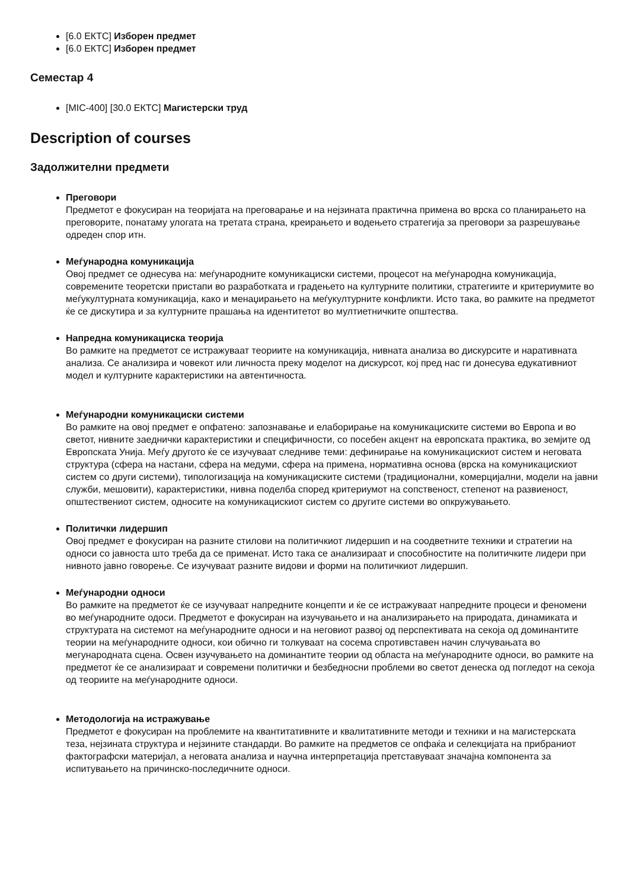[6.0 ЕКТС] Изборен предмет
[6.0 ЕКТС] Изборен предмет
Семестар 4
[MIC-400] [30.0 ЕКТС] Магистерски труд
Description of courses
Задолжителни предмети
Преговори
Предметот е фокусиран на теоријата на преговарање и на нејзината практична примена во врска со планирањето на преговорите, понатаму улогата на третата страна, креирањето и водењето стратегија за преговори за разрешување одреден спор итн.
Меѓународна комуникација
Овој предмет се однесува на: меѓународните комуникациски системи, процесот на меѓународна комуникација, современите теоретски пристапи во разработката и градењето на културните политики, стратегиите и критериумите во меѓукултурната комуникација, како и менаџирањето на меѓукултурните конфликти. Исто така, во рамките на предметот ќе се дискутира и за културните прашања на идентитетот во мултиетничките општества.
Напредна комуникациска теорија
Во рамките на предметот се истражуваат теориите на комуникација, нивната анализа во дискурсите и наративната анализа. Се анализира и човекот или личноста преку моделот на дискурсот, кој пред нас ги донесува едукативниот модел и културните карактеристики на автентичноста.
Меѓународни комуникациски системи
Во рамките на овој предмет е опфатено: запознавање и елаборирање на комуникациските системи во Европа и во светот, нивните заеднички карактеристики и специфичности, со посебен акцент на европската практика, во земјите од Европската Унија. Меѓу другото ќе се изучуваат следниве теми: дефинирање на комуникацискиот систем и неговата структура (сфера на настани, сфера на медуми, сфера на примена, нормативна основа (врска на комуникацискиот систем со други системи), типологизација на комуникациските системи (традиционални, комерцијални, модели на јавни служби, мешовити), карактеристики, нивна поделба според критериумот на сопственост, степенот на развиеност, општествениот систем, односите на комуникацискиот систем со другите системи во опкружувањето.
Политички лидершип
Овој предмет е фокусиран на разните стилови на политичкиот лидершип и на соодветните техники и стратегии на односи со јавноста што треба да се применат. Исто така се анализираат и способностите на политичките лидери при нивното јавно говорење. Се изучуваат разните видови и форми на политичкиот лидершип.
Меѓународни односи
Во рамките на предметот ќе се изучуваат напредните концепти и ќе се истражуваат напредните процеси и феномени во меѓународните одоси. Предметот е фокусиран на изучувањето и на анализирањето на природата, динамиката и структурата на системот на меѓународните односи и на неговиот развој од перспективата на секоја од доминантите теории на меѓународните односи, кои обично ги толкуваат на сосема спротивставен начин случувањата во мегународната сцена. Освен изучувањето на доминантите теории од областа на меѓународните односи, во рамките на предметот ќе се анализираат и современи политички и безбедносни проблеми во светот денеска од погледот на секоја од теориите на меѓународните односи.
Методологија на истражување
Предметот е фокусиран на проблемите на квантитативните и квалитативните методи и техники и на магистерската теза, нејзината структура и нејзините стандарди. Во рамките на предметов се опфаќа и селекцијата на прибраниот фактографски материјал, а неговата анализа и научна интерпретација претставуваат значајна компонента за испитувањето на причинско-последичните односи.